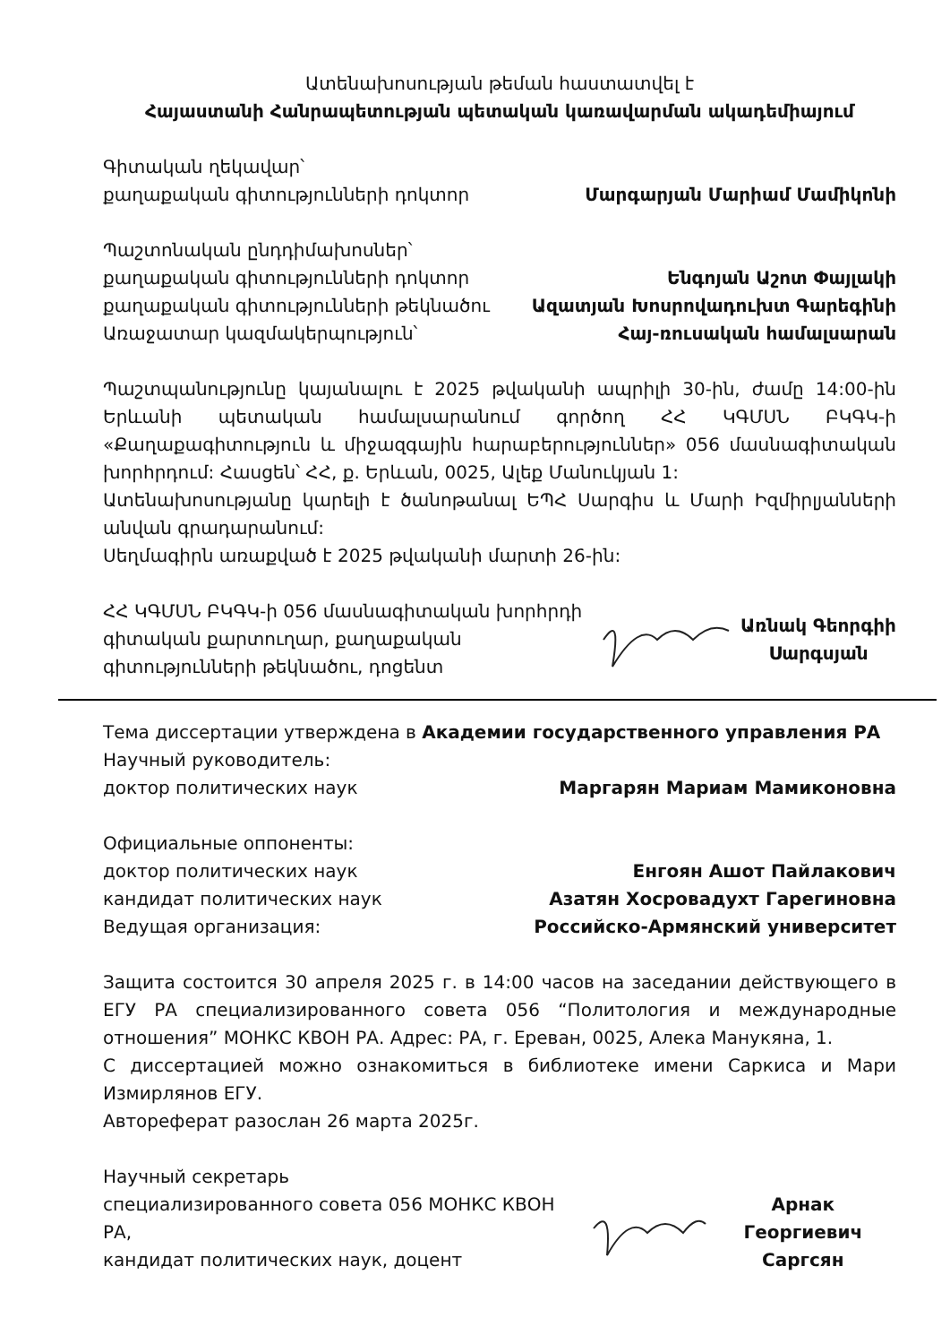Ատենախոսության թեման հաստատվել է
Հայաստանի Հանրապետության պետական կառավարման ակադեմիայում
Գիտական ղեկավար՝
քաղաքական գիտությունների դոկտոր Մարգարյան Մարիամ Մամիկոնի
Պաշտոնական ընդդիմախոսներ՝
քաղաքական գիտությունների դոկտոր Ենգոյան Աշոտ Փայլակի
քաղաքական գիտությունների թեկնածու Ազատյան Խոսրովադուխտ Գարեգինի
Առաջատար կազմակերպություն՝ Հայ-ռուսական համալսարան
Պաշտպանությունը կայանալու է 2025 թվականի ապրիլի 30-ին, ժամը 14:00-ին Երևանի պետական համալսարանում գործող ՀՀ ԿԳՄՍՆ ԲԿԳԿ-ի «Քաղաքագիտություն և միջազգային հարաբերություններ» 056 մասնագիտական խորհրդում: Հասցեն՝ ՀՀ, ք. Երևան, 0025, Ալեք Մանուկյան 1:
Ատենախոսությանը կարելի է ծանոթանալ ԵՊՀ Սարգիս և Մարի Իզմիրլյանների անվան գրադարանում:
Սեղմագիրն առաքված է 2025 թվականի մարտի 26-ին:
ՀՀ ԿԳՄՍՆ ԲԿԳԿ-ի 056 մասնագիտական խորհրդի
գիտական քարտուղար, քաղաքական
գիտությունների թեկնածու, դոցենտ
Առնակ Գեորգիի
Սարգսյան
Тема диссертации утверждена в Академии государственного управления РА
Научный руководитель:
доктор политических наук Маргарян Мариам Мамиконовна
Официальные оппоненты:
доктор политических наук Енгоян Ашот Пайлакович
кандидат политических наук Азатян Хосровадухт Гарегиновна
Ведущая организация: Российско-Армянский университет
Защита состоится 30 апреля 2025 г. в 14:00 часов на заседании действующего в ЕГУ РА специализированного совета 056 “Политология и международные отношения” МОНКС КВОН РА. Адрес: РА, г. Ереван, 0025, Алека Манукяна, 1.
С диссертацией можно ознакомиться в библиотеке имени Саркиса и Мари Измирлянов ЕГУ.
Автореферат разослан 26 марта 2025г.
Научный секретарь
специализированного совета 056 МОНКС КВОН РА,
кандидат политических наук, доцент
Арнак Георгиевич
Саргсян